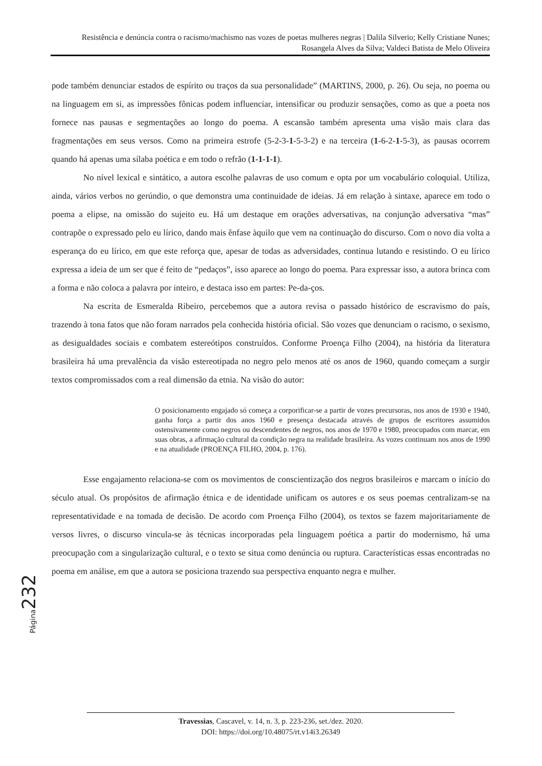Resistência e denúncia contra o racismo/machismo nas vozes de poetas mulheres negras | Dalila Silverio; Kelly Cristiane Nunes; Rosangela Alves da Silva; Valdeci Batista de Melo Oliveira
pode também denunciar estados de espírito ou traços da sua personalidade” (MARTINS, 2000, p. 26). Ou seja, no poema ou na linguagem em si, as impressões fônicas podem influenciar, intensificar ou produzir sensações, como as que a poeta nos fornece nas pausas e segmentações ao longo do poema. A escansão também apresenta uma visão mais clara das fragmentações em seus versos. Como na primeira estrofe (5-2-3-1-5-3-2) e na terceira (1-6-2-1-5-3), as pausas ocorrem quando há apenas uma sílaba poética e em todo o refrão (1-1-1-1).
No nível lexical e sintático, a autora escolhe palavras de uso comum e opta por um vocabulário coloquial. Utiliza, ainda, vários verbos no gerúndio, o que demonstra uma continuidade de ideias. Já em relação à sintaxe, aparece em todo o poema a elipse, na omissão do sujeito eu. Há um destaque em orações adversativas, na conjunção adversativa “mas” contrapõe o expressado pelo eu lírico, dando mais ênfase àquilo que vem na continuação do discurso. Com o novo dia volta a esperança do eu lírico, em que este reforça que, apesar de todas as adversidades, continua lutando e resistindo. O eu lírico expressa a ideia de um ser que é feito de “pedaços”, isso aparece ao longo do poema. Para expressar isso, a autora brinca com a forma e não coloca a palavra por inteiro, e destaca isso em partes: Pe-da-ços.
Na escrita de Esmeralda Ribeiro, percebemos que a autora revisa o passado histórico de escravismo do país, trazendo à tona fatos que não foram narrados pela conhecida história oficial. São vozes que denunciam o racismo, o sexismo, as desigualdades sociais e combatem estereótipos construídos. Conforme Proença Filho (2004), na história da literatura brasileira há uma prevalência da visão estereotipada no negro pelo menos até os anos de 1960, quando começam a surgir textos compromissados com a real dimensão da etnia. Na visão do autor:
O posicionamento engajado só começa a corporificar-se a partir de vozes precursoras, nos anos de 1930 e 1940, ganha força a partir dos anos 1960 e presença destacada através de grupos de escritores assumidos ostensivamente como negros ou descendentes de negros, nos anos de 1970 e 1980, preocupados com marcar, em suas obras, a afirmação cultural da condição negra na realidade brasileira. As vozes continuam nos anos de 1990 e na atualidade (PROENÇA FILHO, 2004, p. 176).
Esse engajamento relaciona-se com os movimentos de conscientização dos negros brasileiros e marcam o início do século atual. Os propósitos de afirmação étnica e de identidade unificam os autores e os seus poemas centralizam-se na representatividade e na tomada de decisão. De acordo com Proença Filho (2004), os textos se fazem majoritariamente de versos livres, o discurso vincula-se às técnicas incorporadas pela linguagem poética a partir do modernismo, há uma preocupação com a singularização cultural, e o texto se situa como denúncia ou ruptura. Características essas encontradas no poema em análise, em que a autora se posiciona trazendo sua perspectiva enquanto negra e mulher.
Página 232
Travessias, Cascavel, v. 14, n. 3, p. 223-236, set./dez. 2020.
DOI: https://doi.org/10.48075/rt.v14i3.26349